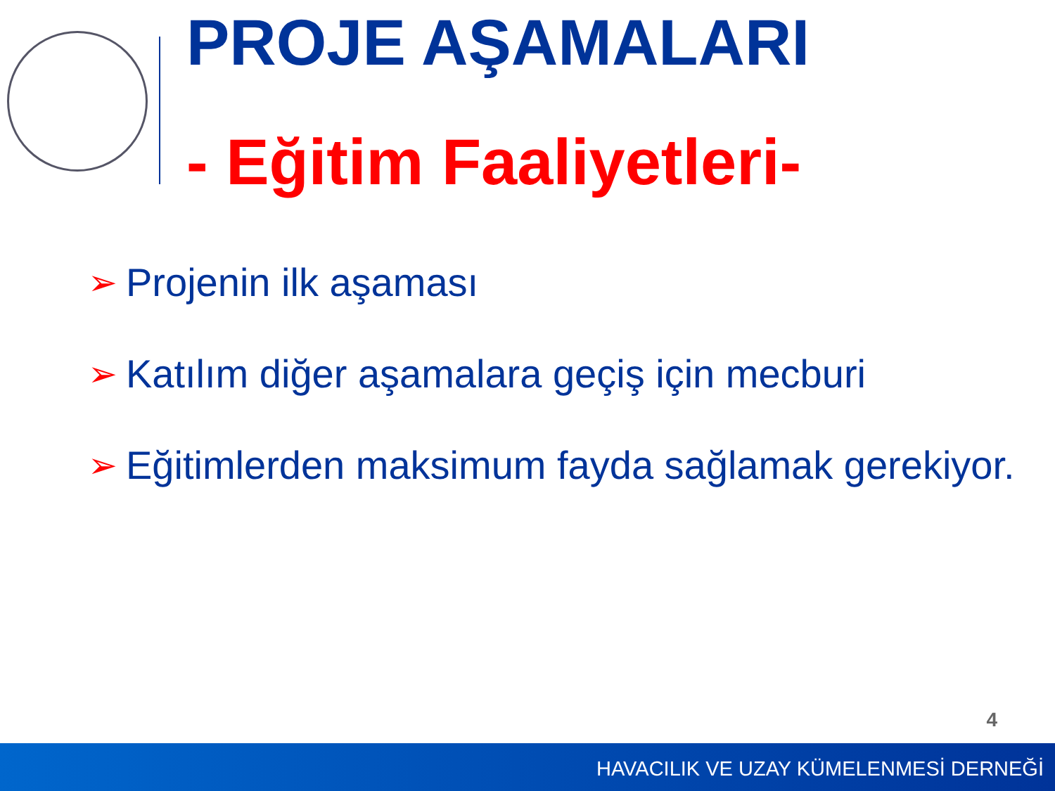PROJE AŞAMALARI
- Eğitim Faaliyetleri-
➢ Projenin ilk aşaması
➢ Katılım diğer aşamalara geçiş için mecburi
➢ Eğitimlerden maksimum fayda sağlamak gerekiyor.
4
HAVACILIK VE UZAY KÜMELENMESİ DERNEĞİ